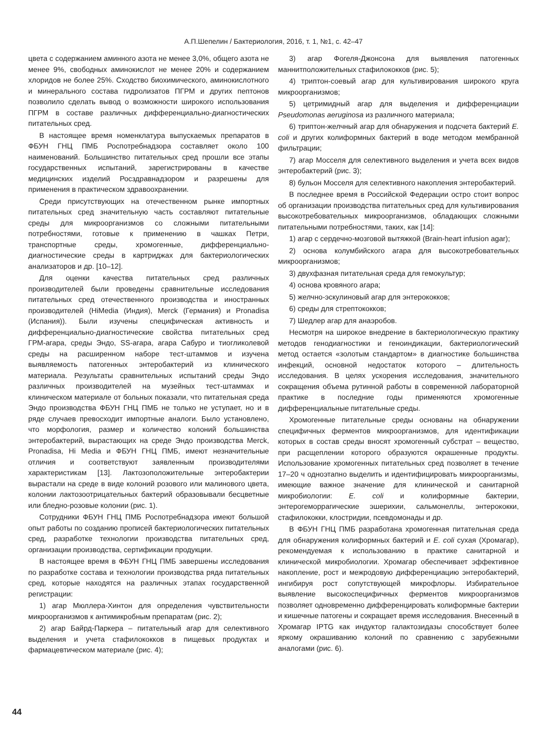А.П.Шепелин / Бактериология, 2016, т. 1, №1, с. 42–47
цвета с содержанием аминного азота не менее 3,0%, общего азота не менее 9%, свободных аминокислот не менее 20% и содержанием хлоридов не более 25%. Сходство биохимического, аминокислотного и минерального состава гидролизатов ПГРМ и других пептонов позволило сделать вывод о возможности широкого использования ПГРМ в составе различных дифференциально-диагностических питательных сред.
В настоящее время номенклатура выпускаемых препаратов в ФБУН ГНЦ ПМБ Роспотребнадзора составляет около 100 наименований. Большинство питательных сред прошли все этапы государственных испытаний, зарегистрированы в качестве медицинских изделий Росздравнадзором и разрешены для применения в практическом здравоохранении.
Среди присутствующих на отечественном рынке импортных питательных сред значительную часть составляют питательные среды для микроорганизмов со сложными питательными потребностями, готовые к применению в чашках Петри, транспортные среды, хромогенные, дифференциально-диагностические среды в картриджах для бактериологических анализаторов и др. [10–12].
Для оценки качества питательных сред различных производителей были проведены сравнительные исследования питательных сред отечественного производства и иностранных производителей (HiMedia (Индия), Merck (Германия) и Pronadisa (Испания)). Были изучены специфическая активность и дифференциально-диагностические свойства питательных сред ГРМ-агара, среды Эндо, SS-агара, агара Сабуро и тиогликолевой среды на расширенном наборе тест-штаммов и изучена выявляемость патогенных энтеробактерий из клинического материала. Результаты сравнительных испытаний среды Эндо различных производителей на музейных тест-штаммах и клиническом материале от больных показали, что питательная среда Эндо производства ФБУН ГНЦ ПМБ не только не уступает, но и в ряде случаев превосходит импортные аналоги. Было установлено, что морфология, размер и количество колоний большинства энтеробактерий, вырастающих на среде Эндо производства Merck, Pronadisa, Hi Media и ФБУН ГНЦ ПМБ, имеют незначительные отличия и соответствуют заявленным производителями характеристикам [13]. Лактозоположительные энтеробактерии вырастали на среде в виде колоний розового или малинового цвета, колонии лактозоотрицательных бактерий образовывали бесцветные или бледно-розовые колонии (рис. 1).
Сотрудники ФБУН ГНЦ ПМБ Роспотребнадзора имеют большой опыт работы по созданию прописей бактериологических питательных сред, разработке технологии производства питательных сред, организации производства, сертификации продукции.
В настоящее время в ФБУН ГНЦ ПМБ завершены исследования по разработке состава и технологии производства ряда питательных сред, которые находятся на различных этапах государственной регистрации:
1) агар Мюллера-Хинтон для определения чувствительности микроорганизмов к антимикробным препаратам (рис. 2);
2) агар Байрд-Паркера – питательный агар для селективного выделения и учета стафилококков в пищевых продуктах и фармацевтическом материале (рис. 4);
3) агар Фогеля-Джонсона для выявления патогенных маннитположительных стафилококков (рис. 5);
4) триптон-соевый агар для культивирования широкого круга микроорганизмов;
5) цетримидный агар для выделения и дифференциации Pseudomonas aeruginosa из различного материала;
6) триптон-желчный агар для обнаружения и подсчета бактерий E. coli и других колиформных бактерий в воде методом мембранной фильтрации;
7) агар Мосселя для селективного выделения и учета всех видов энтеробактерий (рис. 3);
8) бульон Мосселя для селективного накопления энтеробактерий.
В последнее время в Российской Федерации остро стоит вопрос об организации производства питательных сред для культивирования высокотребовательных микроорганизмов, обладающих сложными питательными потребностями, таких, как [14]:
1) агар с сердечно-мозговой вытяжкой (Brain-heart infusion agar);
2) основа колумбийского агара для высокотребовательных микроорганизмов;
3) двухфазная питательная среда для гемокультур;
4) основа кровяного агара;
5) желчно-эскулиновый агар для энтерококков;
6) среды для стрептококков;
7) Шедлер агар для анаэробов.
Несмотря на широкое внедрение в бактериологическую практику методов генодиагностики и геноиндикации, бактериологический метод остается «золотым стандартом» в диагностике большинства инфекций, основной недостаток которого – длительность исследования. В целях ускорения исследования, значительного сокращения объема рутинной работы в современной лабораторной практике в последние годы применяются хромогенные дифференциальные питательные среды.
Хромогенные питательные среды основаны на обнаружении специфичных ферментов микроорганизмов, для идентификации которых в состав среды вносят хромогенный субстрат – вещество, при расщеплении которого образуются окрашенные продукты. Использование хромогенных питательных сред позволяет в течение 17–20 ч одноэтапно выделить и идентифицировать микроорганизмы, имеющие важное значение для клинической и санитарной микробиологии: E. coli и колиформные бактерии, энтерогеморрагические эшерихии, сальмонеллы, энтерококки, стафилококки, клостридии, псевдомонады и др.
В ФБУН ГНЦ ПМБ разработана хромогенная питательная среда для обнаружения колиформных бактерий и E. coli сухая (Хромагар), рекомендуемая к использованию в практике санитарной и клинической микробиологии. Хромагар обеспечивает эффективное накопление, рост и межродовую дифференциацию энтеробактерий, ингибируя рост сопутствующей микрофлоры. Избирательное выявление высокоспецифичных ферментов микроорганизмов позволяет одновременно дифференцировать колиформные бактерии и кишечные патогены и сокращает время исследования. Внесенный в Хромагар IPTG как индуктор галактозидазы способствует более яркому окрашиванию колоний по сравнению с зарубежными аналогами (рис. 6).
44